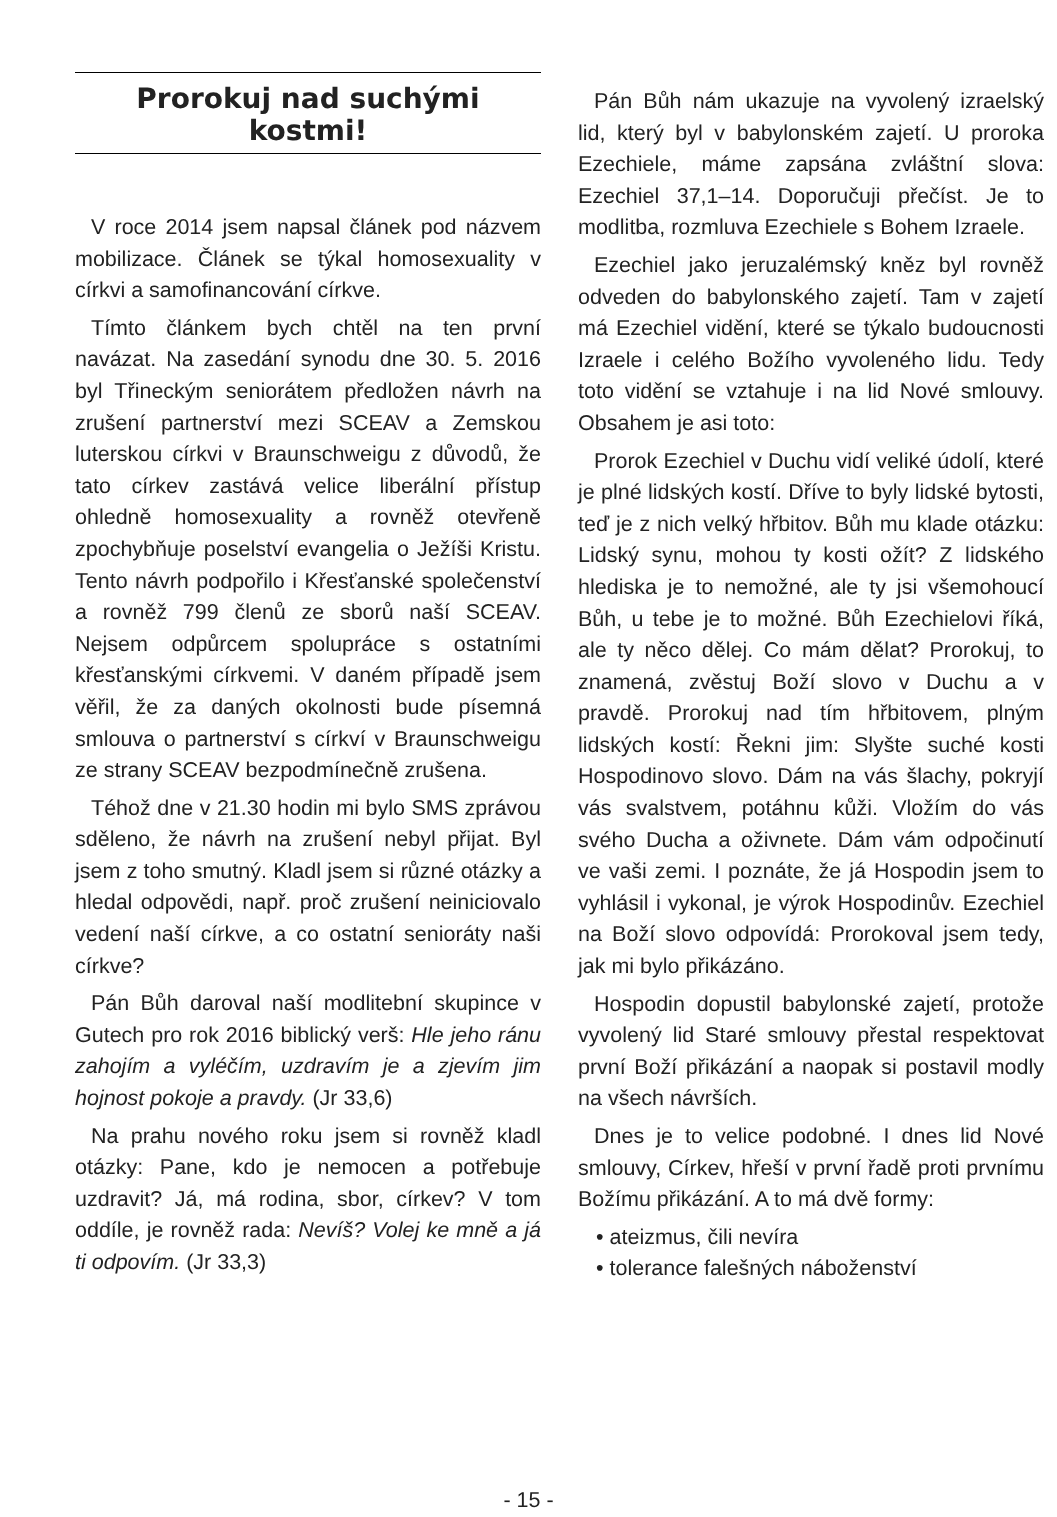Prorokuj nad suchými
kostmi!
V roce 2014 jsem napsal článek pod názvem mobilizace. Článek se týkal homosexuality v církvi a samofinancování církve.
Tímto článkem bych chtěl na ten první navázat. Na zasedání synodu dne 30. 5. 2016 byl Třineckým seniorátem předložen návrh na zrušení partnerství mezi SCEAV a Zemskou luterskou církvi v Braunschweigu z důvodů, že tato církev zastává velice liberální přístup ohledně homosexuality a rovněž otevřeně zpochybňuje poselství evangelia o Ježíši Kristu. Tento návrh podpořilo i Křesťanské společenství a rovněž 799 členů ze sborů naší SCEAV. Nejsem odpůrcem spolupráce s ostatními křesťanskými církvemi. V daném případě jsem věřil, že za daných okolnosti bude písemná smlouva o partnerství s církví v Braunschweigu ze strany SCEAV bezpodmínečně zrušena.
Téhož dne v 21.30 hodin mi bylo SMS zprávou sděleno, že návrh na zrušení nebyl přijat. Byl jsem z toho smutný. Kladl jsem si různé otázky a hledal odpovědi, např. proč zrušení neiniciovalo vedení naší církve, a co ostatní senioráty naši církve?
Pán Bůh daroval naší modlitební skupince v Gutech pro rok 2016 biblický verš: Hle jeho ránu zahojím a vyléčím, uzdravím je a zjevím jim hojnost pokoje a pravdy. (Jr 33,6)
Na prahu nového roku jsem si rovněž kladl otázky: Pane, kdo je nemocen a potřebuje uzdravit? Já, má rodina, sbor, církev? V tom oddíle, je rovněž rada: Nevíš? Volej ke mně a já ti odpovím. (Jr 33,3)
Pán Bůh nám ukazuje na vyvolený izraelský lid, který byl v babylonském zajetí. U proroka Ezechiele, máme zapsána zvláštní slova: Ezechiel 37,1–14. Doporučuji přečíst. Je to modlitba, rozmluva Ezechiele s Bohem Izraele.
Ezechiel jako jeruzalémský kněz byl rovněž odveden do babylonského zajetí. Tam v zajetí má Ezechiel vidění, které se týkalo budoucnosti Izraele i celého Božího vyvoleného lidu. Tedy toto vidění se vztahuje i na lid Nové smlouvy. Obsahem je asi toto:
Prorok Ezechiel v Duchu vidí veliké údolí, které je plné lidských kostí. Dříve to byly lidské bytosti, teď je z nich velký hřbitov. Bůh mu klade otázku: Lidský synu, mohou ty kosti ožít? Z lidského hlediska je to nemožné, ale ty jsi všemohoucí Bůh, u tebe je to možné. Bůh Ezechielovi říká, ale ty něco dělej. Co mám dělat? Prorokuj, to znamená, zvěstuj Boží slovo v Duchu a v pravdě. Prorokuj nad tím hřbitovem, plným lidských kostí: Řekni jim: Slyšte suché kosti Hospodinovo slovo. Dám na vás šlachy, pokryjí vás svalstvem, potáhnu kůži. Vložím do vás svého Ducha a oživnete. Dám vám odpočinutí ve vaši zemi. I poznáte, že já Hospodin jsem to vyhlásil i vykonal, je výrok Hospodinův. Ezechiel na Boží slovo odpovídá: Prorokoval jsem tedy, jak mi bylo přikázáno.
Hospodin dopustil babylonské zajetí, protože vyvolený lid Staré smlouvy přestal respektovat první Boží přikázání a naopak si postavil modly na všech návrších.
Dnes je to velice podobné. I dnes lid Nové smlouvy, Církev, hřeší v první řadě proti prvnímu Božímu přikázání. A to má dvě formy:
• ateizmus, čili nevíra
• tolerance falešných náboženství
- 15 -